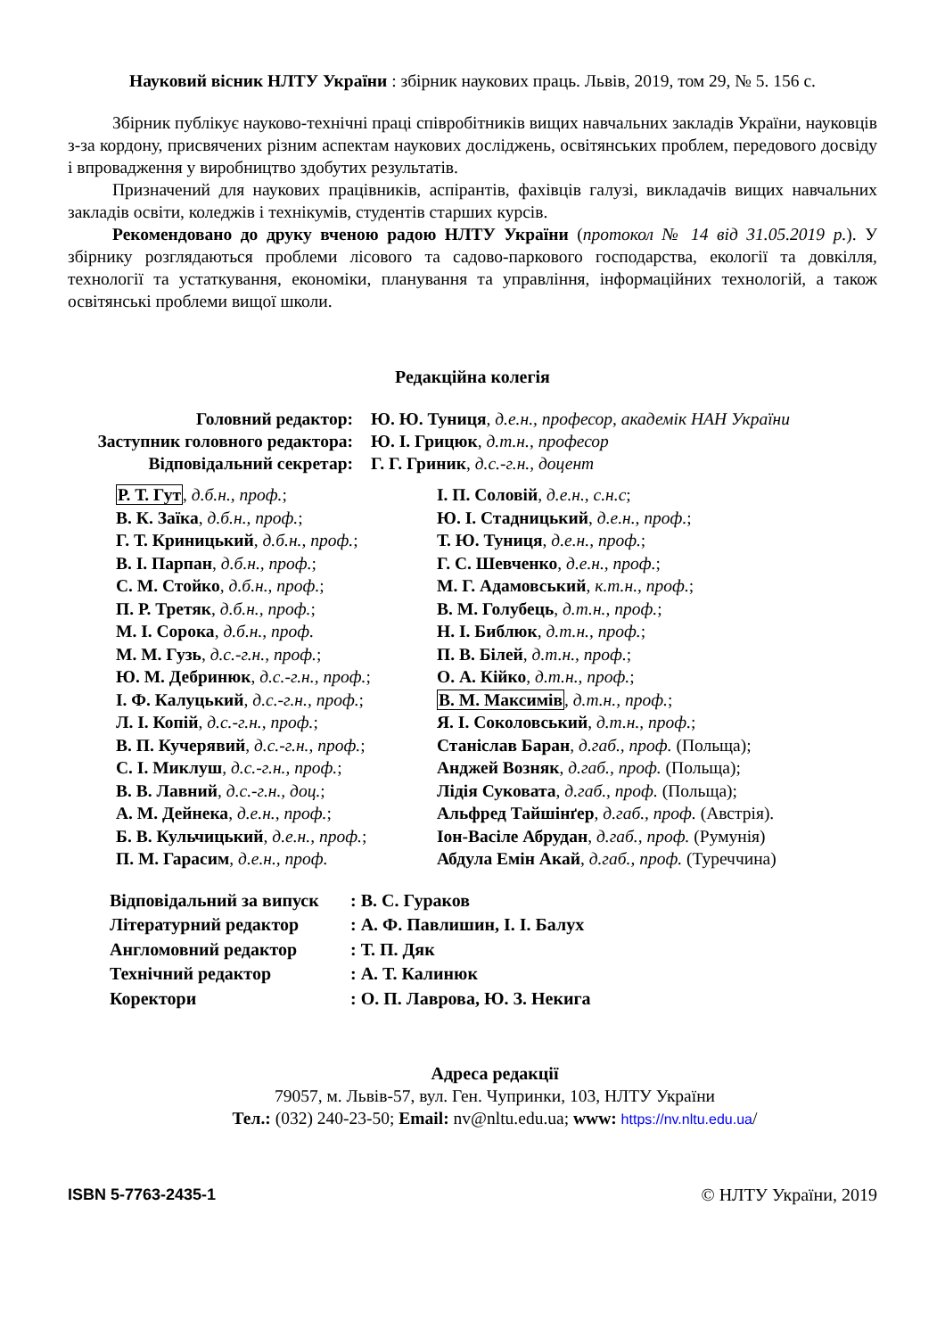Науковий вісник НЛТУ України : збірник наукових праць. Львів, 2019, том 29, № 5. 156 с.
Збірник публікує науково-технічні праці співробітників вищих навчальних закладів України, науковців з-за кордону, присвячених різним аспектам наукових досліджень, освітянських проблем, передового досвіду і впровадження у виробництво здобутих результатів.
Призначений для наукових працівників, аспірантів, фахівців галузі, викладачів вищих навчальних закладів освіти, коледжів і технікумів, студентів старших курсів.
Рекомендовано до друку вченою радою НЛТУ України (протокол № 14 від 31.05.2019 р.). У збірнику розглядаються проблеми лісового та садово-паркового господарства, екології та довкілля, технології та устаткування, економіки, планування та управління, інформаційних технологій, а також освітянські проблеми вищої школи.
Редакційна колегія
Головний редактор:
Ю. Ю. Туниця, д.е.н., професор, академік НАН України
Заступник головного редактора:
Ю. І. Грицюк, д.т.н., професор
Відповідальний секретар:
Г. Г. Гриник, д.с.-г.н., доцент
Р. Т. Гут, д.б.н., проф.;
В. К. Заїка, д.б.н., проф.;
Г. Т. Криницький, д.б.н., проф.;
В. І. Парпан, д.б.н., проф.;
С. М. Стойко, д.б.н., проф.;
П. Р. Третяк, д.б.н., проф.;
М. І. Сорока, д.б.н., проф.
М. М. Гузь, д.с.-г.н., проф.;
Ю. М. Дебринюк, д.с.-г.н., проф.;
І. Ф. Калуцький, д.с.-г.н., проф.;
Л. І. Копій, д.с.-г.н., проф.;
В. П. Кучерявий, д.с.-г.н., проф.;
С. І. Миклуш, д.с.-г.н., проф.;
В. В. Лавний, д.с.-г.н., доц.;
А. М. Дейнека, д.е.н., проф.;
Б. В. Кульчицький, д.е.н., проф.;
П. М. Гарасим, д.е.н., проф.
І. П. Соловій, д.е.н., с.н.с;
Ю. І. Стадницький, д.е.н., проф.;
Т. Ю. Туниця, д.е.н., проф.;
Г. С. Шевченко, д.е.н., проф.;
М. Г. Адамовський, к.т.н., проф.;
В. М. Голубець, д.т.н., проф.;
Н. І. Библюк, д.т.н., проф.;
П. В. Білей, д.т.н., проф.;
О. А. Кійко, д.т.н., проф.;
В. М. Максимів, д.т.н., проф.;
Я. І. Соколовський, д.т.н., проф.;
Станіслав Баран, д.габ., проф. (Польща);
Анджей Возняк, д.габ., проф. (Польща);
Лідія Суковата, д.габ., проф. (Польща);
Альфред Тайшінґер, д.габ., проф. (Австрія).
Іон-Васіле Абрудан, д.габ., проф. (Румунія)
Абдула Емін Акай, д.габ., проф. (Туреччина)
Відповідальний за випуск
: В. С. Гураков
Літературний редактор
: А. Ф. Павлишин, І. І. Балух
Англомовний редактор
: Т. П. Дяк
Технічний редактор
: А. Т. Калинюк
Коректори
: О. П. Лаврова, Ю. З. Некига
Адреса редакції
79057, м. Львів-57, вул. Ген. Чупринки, 103, НЛТУ України
Тел.: (032) 240-23-50; Email: nv@nltu.edu.ua; www: https://nv.nltu.edu.ua/
ISBN 5-7763-2435-1 © НЛТУ України, 2019